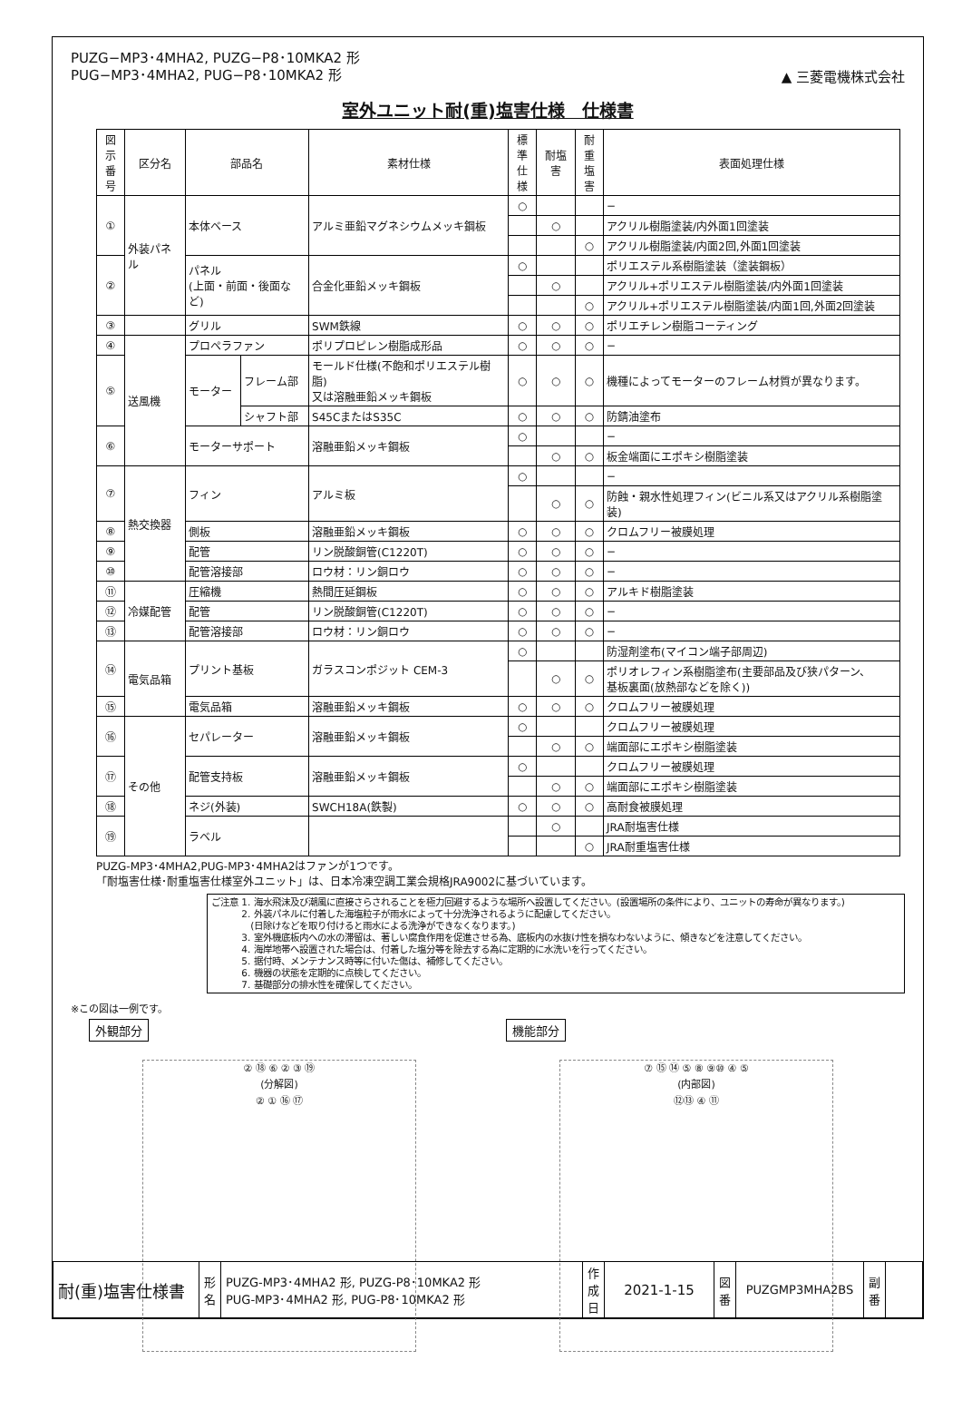▲ 三菱電機株式会社
PUZG−MP3･4MHA2, PUZG−P8･10MKA2 形
PUG−MP3･4MHA2, PUG−P8･10MKA2 形
室外ユニット耐(重)塩害仕様　仕様書
| 図示 番号 | 区分名 | 部品名 | | 素材仕様 | 標準 仕様 | 耐塩害 | 耐重 塩害 | 表面処理仕様 |
| --- | --- | --- | --- | --- | --- | --- | --- | --- |
| ① | 外装パネル | 本体ベース | | アルミ亜鉛マグネシウムメッキ鋼板 | ○ | | | − |
| | | | | | | ○ | | アクリル樹脂塗装/内外面1回塗装 |
| | | | | | | | ○ | アクリル樹脂塗装/内面2回,外面1回塗装 |
| ② | | パネル (上面・前面・後面など) | | 合金化亜鉛メッキ鋼板 | ○ | | | ポリエステル系樹脂塗装（塗装鋼板） |
| | | | | | | ○ | | アクリル+ポリエステル樹脂塗装/内外面1回塗装 |
| | | | | | | | ○ | アクリル+ポリエステル樹脂塗装/内面1回,外面2回塗装 |
| ③ | | グリル | | SWM鉄線 | ○ | ○ | ○ | ポリエチレン樹脂コーティング |
| ④ | 送風機 | プロペラファン | | ポリプロピレン樹脂成形品 | ○ | ○ | ○ | − |
| ⑤ | | モーター | フレーム部 | モールド仕様(不飽和ポリエステル樹脂) 又は溶融亜鉛メッキ鋼板 | ○ | ○ | ○ | 機種によってモーターのフレーム材質が異なります。 |
| | | | シャフト部 | S45CまたはS35C | ○ | ○ | ○ | 防錆油塗布 |
| ⑥ | | モーターサポート | | 溶融亜鉛メッキ鋼板 | ○ | | | − |
| | | | | | | ○ | ○ | 板金端面にエポキシ樹脂塗装 |
| ⑦ | 熱交換器 | フィン | | アルミ板 | ○ | | | − |
| | | | | | | ○ | ○ | 防蝕・親水性処理フィン(ビニル系又はアクリル系樹脂塗装) |
| ⑧ | | 側板 | | 溶融亜鉛メッキ鋼板 | ○ | ○ | ○ | クロムフリー被膜処理 |
| ⑨ | | 配管 | | リン脱酸銅管(C1220T) | ○ | ○ | ○ | − |
| ⑩ | | 配管溶接部 | | ロウ材：リン銅ロウ | ○ | ○ | ○ | − |
| ⑪ | 冷媒配管 | 圧縮機 | | 熱間圧延鋼板 | ○ | ○ | ○ | アルキド樹脂塗装 |
| ⑫ | | 配管 | | リン脱酸銅管(C1220T) | ○ | ○ | ○ | − |
| ⑬ | | 配管溶接部 | | ロウ材：リン銅ロウ | ○ | ○ | ○ | − |
| ⑭ | 電気品箱 | プリント基板 | | ガラスコンポジット CEM-3 | ○ | | | 防湿剤塗布(マイコン端子部周辺) |
| | | | | | | ○ | ○ | ポリオレフィン系樹脂塗布(主要部品及び狭パターン、 基板裏面(放熱部などを除く)) |
| ⑮ | | 電気品箱 | | 溶融亜鉛メッキ鋼板 | ○ | ○ | ○ | クロムフリー被膜処理 |
| ⑯ | その他 | セパレーター | | 溶融亜鉛メッキ鋼板 | ○ | | | クロムフリー被膜処理 |
| | | | | | | ○ | ○ | 端面部にエポキシ樹脂塗装 |
| ⑰ | | 配管支持板 | | 溶融亜鉛メッキ鋼板 | ○ | | | クロムフリー被膜処理 |
| | | | | | | ○ | ○ | 端面部にエポキシ樹脂塗装 |
| ⑱ | | ネジ(外装) | | SWCH18A(鉄製) | ○ | ○ | ○ | 高耐食被膜処理 |
| ⑲ | | ラベル | | | | ○ | | JRA耐塩害仕様 |
| | | | | | | | ○ | JRA耐重塩害仕様 |
PUZG-MP3･4MHA2,PUG-MP3･4MHA2はファンが1つです。
「耐塩害仕様･耐重塩害仕様室外ユニット」は、日本冷凍空調工業会規格JRA9002に基づいています。
ご注意 1. 海水飛沫及び潮風に直接さらされることを極力回避するような場所へ設置してください。(設置場所の条件により、ユニットの寿命が異なります。)
　　　 2. 外装パネルに付着した海塩粒子が雨水によって十分洗浄されるように配慮してください。
　　　　 (日除けなどを取り付けると雨水による洗浄ができなくなります。)
　　　 3. 室外機底板内への水の滞留は、著しい腐食作用を促進させる為、底板内の水抜け性を損なわないように、傾きなどを注意してください。
　　　 4. 海岸地帯へ設置された場合は、付着した塩分等を除去する為に定期的に水洗いを行ってください。
　　　 5. 据付時、メンテナンス時等に付いた傷は、補修してください。
　　　 6. 機器の状態を定期的に点検してください。
　　　 7. 基礎部分の排水性を確保してください。
※この図は一例です。
外観部分
② ⑱ ⑥ ② ③ ⑲
(分解図)
② ① ⑯ ⑰
機能部分
⑦ ⑮ ⑭ ⑤ ⑧ ⑨⑩ ④ ⑤
(内部図)
⑫⑬ ④ ⑪
| 耐(重)塩害仕様書 | 形 名 | PUZG-MP3･4MHA2 形, PUZG-P8･10MKA2 形 PUG-MP3･4MHA2 形, PUG-P8･10MKA2 形 | 作 成 日 | 2021-1-15 | 図 番 | PUZGMP3MHA2BS | 副 番 | |